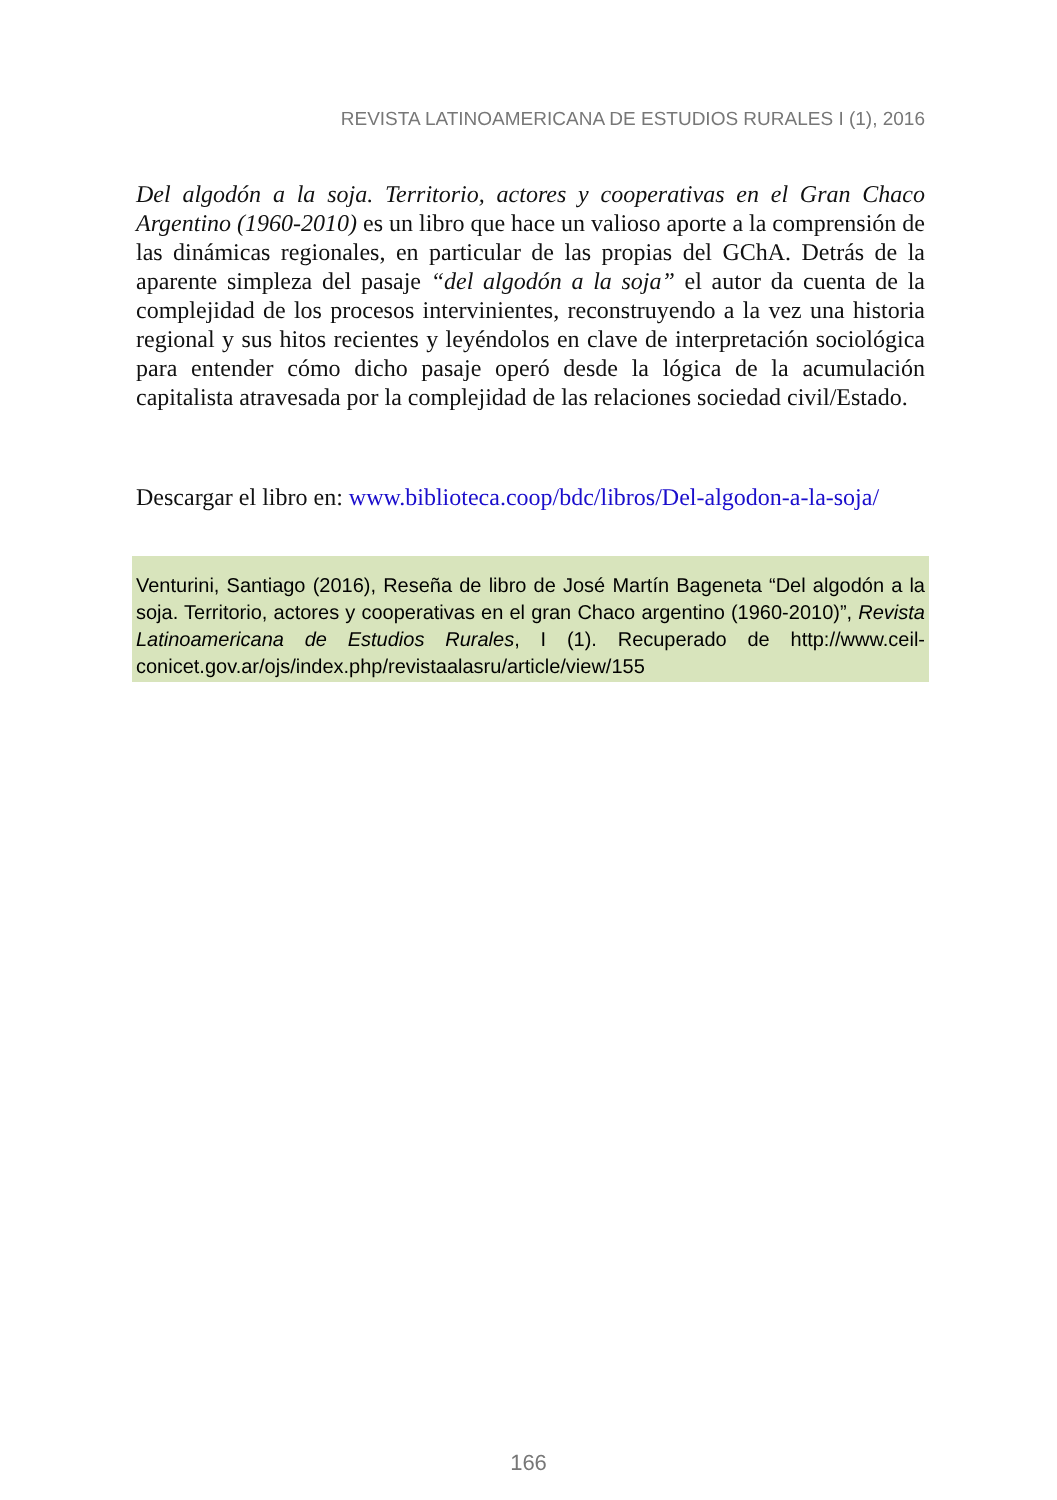REVISTA LATINOAMERICANA DE ESTUDIOS RURALES I (1), 2016
Del algodón a la soja. Territorio, actores y cooperativas en el Gran Chaco Argentino (1960-2010) es un libro que hace un valioso aporte a la comprensión de las dinámicas regionales, en particular de las propias del GChA. Detrás de la aparente simpleza del pasaje “del algodón a la soja” el autor da cuenta de la complejidad de los procesos intervinientes, reconstruyendo a la vez una historia regional y sus hitos recientes y leyéndolos en clave de interpretación sociológica para entender cómo dicho pasaje operó desde la lógica de la acumulación capitalista atravesada por la complejidad de las relaciones sociedad civil/Estado.
Descargar el libro en: www.biblioteca.coop/bdc/libros/Del-algodon-a-la-soja/
Venturini, Santiago (2016), Reseña de libro de José Martín Bageneta “Del algodón a la soja. Territorio, actores y cooperativas en el gran Chaco argentino (1960-2010)”, Revista Latinoamericana de Estudios Rurales, I (1). Recuperado de http://www.ceil-conicet.gov.ar/ojs/index.php/revistaalasru/article/view/155
166